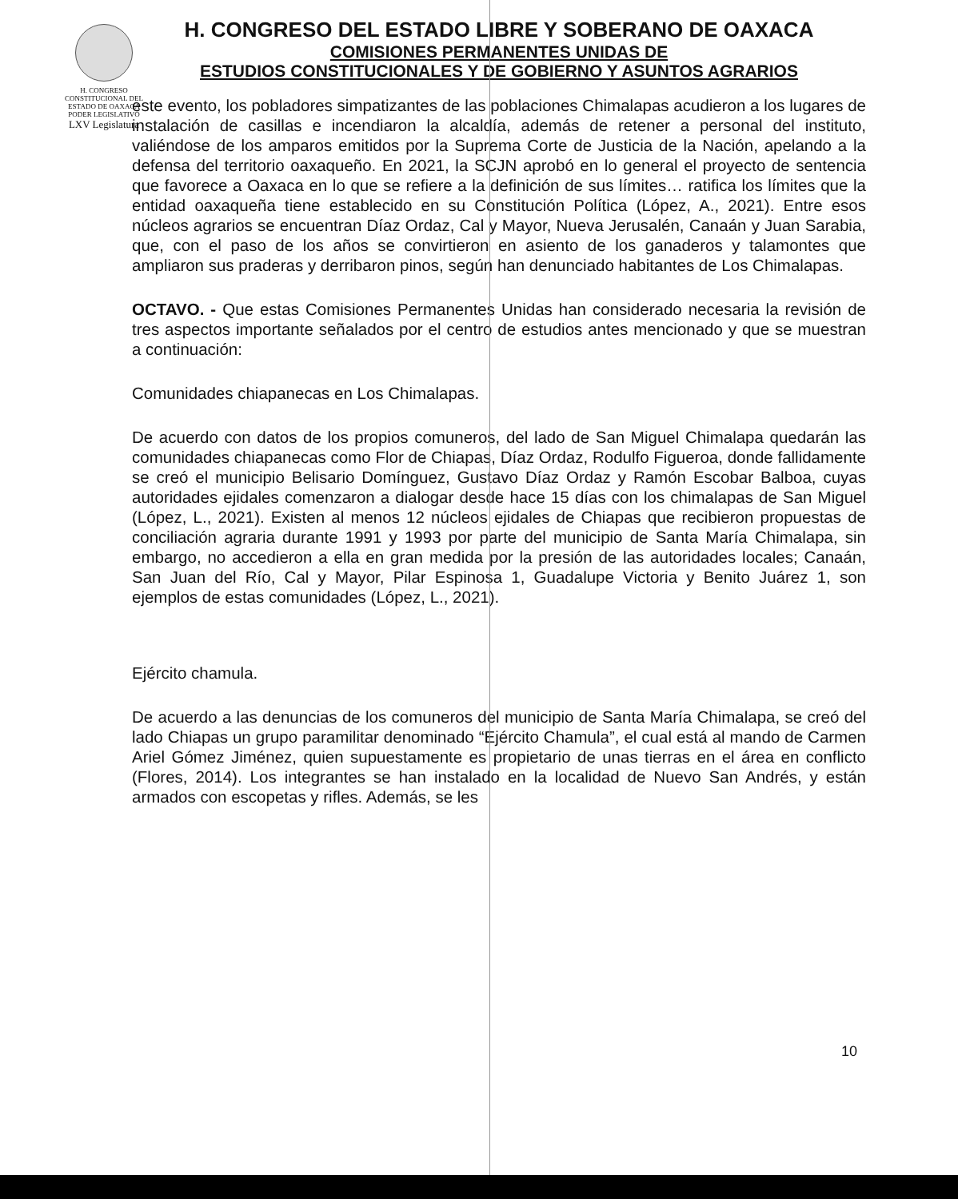H. CONGRESO CONSTITUCIONAL DEL ESTADO DE OAXACA
PODER LEGISLATIVO
LXV Legislatura
H. CONGRESO DEL ESTADO LIBRE Y SOBERANO DE OAXACA
COMISIONES PERMANENTES UNIDAS DE
ESTUDIOS CONSTITUCIONALES Y DE GOBIERNO Y ASUNTOS AGRARIOS
este evento, los pobladores simpatizantes de las poblaciones Chimalapas acudieron a los lugares de instalación de casillas e incendiaron la alcaldía, además de retener a personal del instituto, valiéndose de los amparos emitidos por la Suprema Corte de Justicia de la Nación, apelando a la defensa del territorio oaxaqueño. En 2021, la SCJN aprobó en lo general el proyecto de sentencia que favorece a Oaxaca en lo que se refiere a la definición de sus límites… ratifica los límites que la entidad oaxaqueña tiene establecido en su Constitución Política (López, A., 2021). Entre esos núcleos agrarios se encuentran Díaz Ordaz, Cal y Mayor, Nueva Jerusalén, Canaán y Juan Sarabia, que, con el paso de los años se convirtieron en asiento de los ganaderos y talamontes que ampliaron sus praderas y derribaron pinos, según han denunciado habitantes de Los Chimalapas.
OCTAVO. - Que estas Comisiones Permanentes Unidas han considerado necesaria la revisión de tres aspectos importante señalados por el centro de estudios antes mencionado y que se muestran a continuación:
Comunidades chiapanecas en Los Chimalapas.
De acuerdo con datos de los propios comuneros, del lado de San Miguel Chimalapa quedarán las comunidades chiapanecas como Flor de Chiapas, Díaz Ordaz, Rodulfo Figueroa, donde fallidamente se creó el municipio Belisario Domínguez, Gustavo Díaz Ordaz y Ramón Escobar Balboa, cuyas autoridades ejidales comenzaron a dialogar desde hace 15 días con los chimalapas de San Miguel (López, L., 2021). Existen al menos 12 núcleos ejidales de Chiapas que recibieron propuestas de conciliación agraria durante 1991 y 1993 por parte del municipio de Santa María Chimalapa, sin embargo, no accedieron a ella en gran medida por la presión de las autoridades locales; Canaán, San Juan del Río, Cal y Mayor, Pilar Espinosa 1, Guadalupe Victoria y Benito Juárez 1, son ejemplos de estas comunidades (López, L., 2021).
Ejército chamula.
De acuerdo a las denuncias de los comuneros del municipio de Santa María Chimalapa, se creó del lado Chiapas un grupo paramilitar denominado “Ejército Chamula”, el cual está al mando de Carmen Ariel Gómez Jiménez, quien supuestamente es propietario de unas tierras en el área en conflicto (Flores, 2014). Los integrantes se han instalado en la localidad de Nuevo San Andrés, y están armados con escopetas y rifles. Además, se les
10